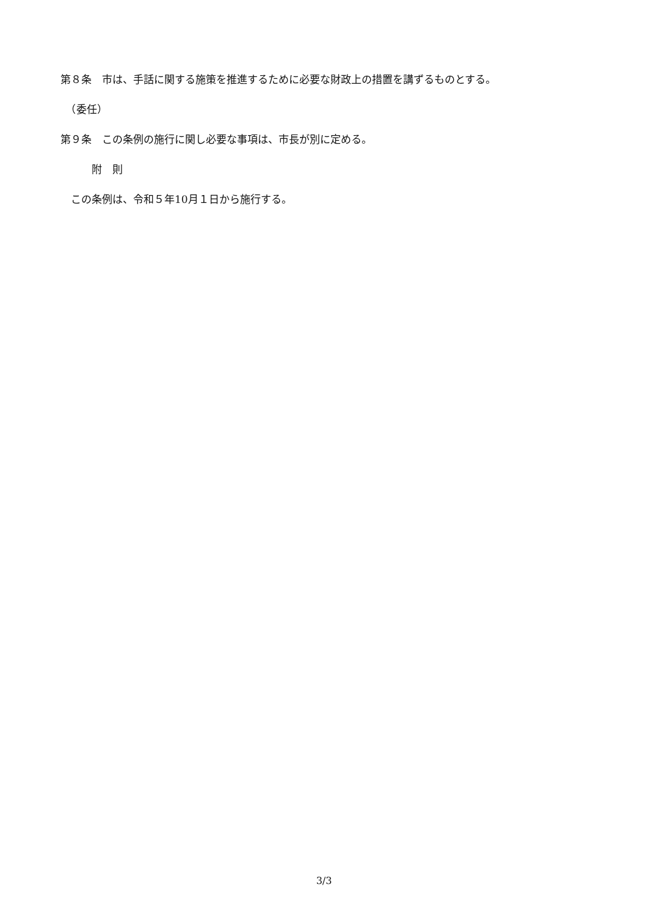第８条　市は、手話に関する施策を推進するために必要な財政上の措置を講ずるものとする。
　（委任）
第９条　この条例の施行に関し必要な事項は、市長が別に定める。
　　　附　則
　この条例は、令和５年10月１日から施行する。
3/3